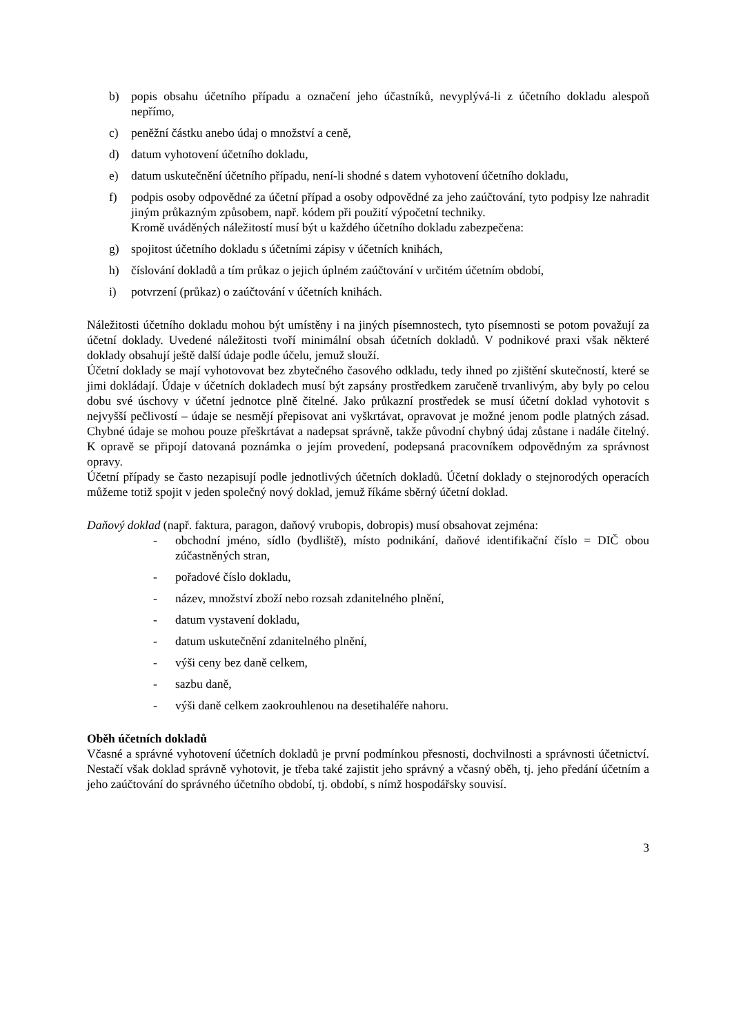b) popis obsahu účetního případu a označení jeho účastníků, nevyplývá-li z účetního dokladu alespoň nepřímo,
c) peněžní částku anebo údaj o množství a ceně,
d) datum vyhotovení účetního dokladu,
e) datum uskutečnění účetního případu, není-li shodné s datem vyhotovení účetního dokladu,
f) podpis osoby odpovědné za účetní případ a osoby odpovědné za jeho zaúčtování, tyto podpisy lze nahradit jiným průkazným způsobem, např. kódem při použití výpočetní techniky.
Kromě uváděných náležitostí musí být u každého účetního dokladu zabezpečena:
g) spojitost účetního dokladu s účetními zápisy v účetních knihách,
h) číslování dokladů a tím průkaz o jejich úplném zaúčtování v určitém účetním období,
i) potvrzení (průkaz) o zaúčtování v účetních knihách.
Náležitosti účetního dokladu mohou být umístěny i na jiných písemnostech, tyto písemnosti se potom považují za účetní doklady. Uvedené náležitosti tvoří minimální obsah účetních dokladů. V podnikové praxi však některé doklady obsahují ještě další údaje podle účelu, jemuž slouží.
Účetní doklady se mají vyhotovovat bez zbytečného časového odkladu, tedy ihned po zjištění skutečností, které se jimi dokládají. Údaje v účetních dokladech musí být zapsány prostředkem zaručeně trvanlivým, aby byly po celou dobu své úschovy v účetní jednotce plně čitelné. Jako průkazní prostředek se musí účetní doklad vyhotovit s nejvyšší pečlivostí – údaje se nesmějí přepisovat ani vyškrtávat, opravovat je možné jenom podle platných zásad. Chybné údaje se mohou pouze přeškrtávat a nadepsat správně, takže původní chybný údaj zůstane i nadále čitelný. K opravě se připojí datovaná poznámka o jejím provedení, podepsaná pracovníkem odpovědným za správnost opravy.
Účetní případy se často nezapisují podle jednotlivých účetních dokladů. Účetní doklady o stejnorodých operacích můžeme totiž spojit v jeden společný nový doklad, jemuž říkáme sběrný účetní doklad.
Daňový doklad (např. faktura, paragon, daňový vrubopis, dobropis) musí obsahovat zejména:
- obchodní jméno, sídlo (bydliště), místo podnikání, daňové identifikační číslo = DIČ obou zúčastněných stran,
- pořadové číslo dokladu,
- název, množství zboží nebo rozsah zdanitelného plnění,
- datum vystavení dokladu,
- datum uskutečnění zdanitelného plnění,
- výši ceny bez daně celkem,
- sazbu daně,
- výši daně celkem zaokrouhlenou na desetihaléře nahoru.
Oběh účetních dokladů
Včasné a správné vyhotovení účetních dokladů je první podmínkou přesnosti, dochvilnosti a správnosti účetnictví. Nestačí však doklad správně vyhotovit, je třeba také zajistit jeho správný a včasný oběh, tj. jeho předání účetním a jeho zaúčtování do správného účetního období, tj. období, s nímž hospodářsky souvisí.
3